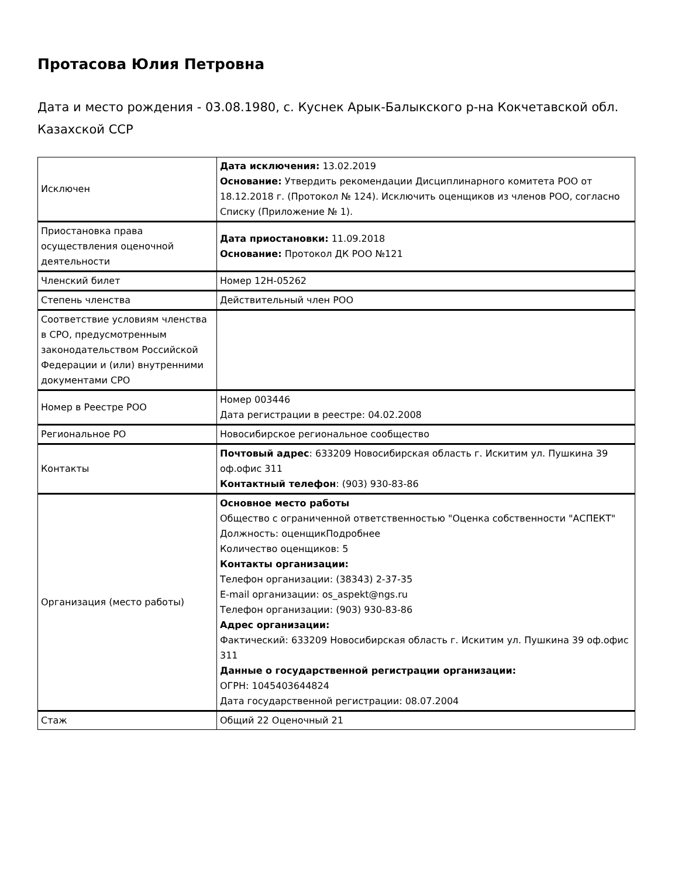Протасова Юлия Петровна
Дата и место рождения - 03.08.1980, с. Куснек Арык-Балыкского р-на Кокчетавской обл. Казахской ССР
| Исключен | Дата исключения: 13.02.2019 Основание: Утвердить рекомендации Дисциплинарного комитета РОО от 18.12.2018 г. (Протокол № 124). Исключить оценщиков из членов РОО, согласно Списку (Приложение № 1). |
| Приостановка права осуществления оценочной деятельности | Дата приостановки: 11.09.2018 Основание: Протокол ДК РОО №121 |
| Членский билет | Номер 12Н-05262 |
| Степень членства | Действительный член РОО |
| Соответствие условиям членства в СРО, предусмотренным законодательством Российской Федерации и (или) внутренними документами СРО | |
| Номер в Реестре РОО | Номер 003446 Дата регистрации в реестре: 04.02.2008 |
| Региональное РО | Новосибирское региональное сообщество |
| Контакты | Почтовый адрес : 633209 Новосибирская область г. Искитим ул. Пушкина 39 оф.офис 311 Контактный телефон : (903) 930-83-86 |
| Организация (место работы) | Основное место работы Общество с ограниченной ответственностью "Оценка собственности "АСПЕКТ" Должность: оценщикПодробнее Количество оценщиков: 5 Контакты организации: Телефон организации: (38343) 2-37-35 E-mail организации: os_aspekt@ngs.ru Телефон организации: (903) 930-83-86 Адрес организации: Фактический: 633209 Новосибирская область г. Искитим ул. Пушкина 39 оф.офис 311 Данные о государственной регистрации организации: ОГРН: 1045403644824 Дата государственной регистрации: 08.07.2004 |
| Стаж | Общий 22 Оценочный 21 |